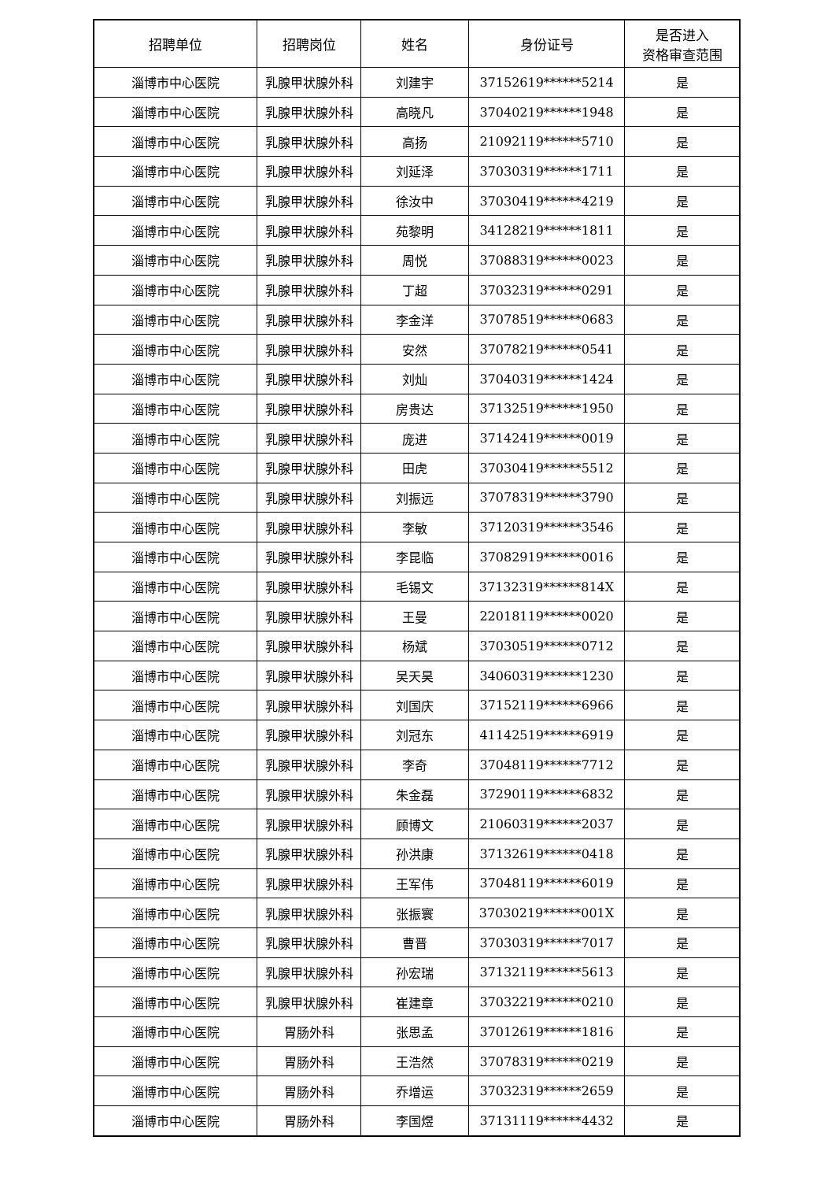| 招聘单位 | 招聘岗位 | 姓名 | 身份证号 | 是否进入 资格审查范围 |
| --- | --- | --- | --- | --- |
| 淄博市中心医院 | 乳腺甲状腺外科 | 刘建宇 | 37152619******5214 | 是 |
| 淄博市中心医院 | 乳腺甲状腺外科 | 高晓凡 | 37040219******1948 | 是 |
| 淄博市中心医院 | 乳腺甲状腺外科 | 高扬 | 21092119******5710 | 是 |
| 淄博市中心医院 | 乳腺甲状腺外科 | 刘延泽 | 37030319******1711 | 是 |
| 淄博市中心医院 | 乳腺甲状腺外科 | 徐汝中 | 37030419******4219 | 是 |
| 淄博市中心医院 | 乳腺甲状腺外科 | 苑黎明 | 34128219******1811 | 是 |
| 淄博市中心医院 | 乳腺甲状腺外科 | 周悦 | 37088319******0023 | 是 |
| 淄博市中心医院 | 乳腺甲状腺外科 | 丁超 | 37032319******0291 | 是 |
| 淄博市中心医院 | 乳腺甲状腺外科 | 李金洋 | 37078519******0683 | 是 |
| 淄博市中心医院 | 乳腺甲状腺外科 | 安然 | 37078219******0541 | 是 |
| 淄博市中心医院 | 乳腺甲状腺外科 | 刘灿 | 37040319******1424 | 是 |
| 淄博市中心医院 | 乳腺甲状腺外科 | 房贵达 | 37132519******1950 | 是 |
| 淄博市中心医院 | 乳腺甲状腺外科 | 庞进 | 37142419******0019 | 是 |
| 淄博市中心医院 | 乳腺甲状腺外科 | 田虎 | 37030419******5512 | 是 |
| 淄博市中心医院 | 乳腺甲状腺外科 | 刘振远 | 37078319******3790 | 是 |
| 淄博市中心医院 | 乳腺甲状腺外科 | 李敏 | 37120319******3546 | 是 |
| 淄博市中心医院 | 乳腺甲状腺外科 | 李昆临 | 37082919******0016 | 是 |
| 淄博市中心医院 | 乳腺甲状腺外科 | 毛锡文 | 37132319******814X | 是 |
| 淄博市中心医院 | 乳腺甲状腺外科 | 王曼 | 22018119******0020 | 是 |
| 淄博市中心医院 | 乳腺甲状腺外科 | 杨斌 | 37030519******0712 | 是 |
| 淄博市中心医院 | 乳腺甲状腺外科 | 吴天昊 | 34060319******1230 | 是 |
| 淄博市中心医院 | 乳腺甲状腺外科 | 刘国庆 | 37152119******6966 | 是 |
| 淄博市中心医院 | 乳腺甲状腺外科 | 刘冠东 | 41142519******6919 | 是 |
| 淄博市中心医院 | 乳腺甲状腺外科 | 李奇 | 37048119******7712 | 是 |
| 淄博市中心医院 | 乳腺甲状腺外科 | 朱金磊 | 37290119******6832 | 是 |
| 淄博市中心医院 | 乳腺甲状腺外科 | 顾博文 | 21060319******2037 | 是 |
| 淄博市中心医院 | 乳腺甲状腺外科 | 孙洪康 | 37132619******0418 | 是 |
| 淄博市中心医院 | 乳腺甲状腺外科 | 王军伟 | 37048119******6019 | 是 |
| 淄博市中心医院 | 乳腺甲状腺外科 | 张振寰 | 37030219******001X | 是 |
| 淄博市中心医院 | 乳腺甲状腺外科 | 曹晋 | 37030319******7017 | 是 |
| 淄博市中心医院 | 乳腺甲状腺外科 | 孙宏瑞 | 37132119******5613 | 是 |
| 淄博市中心医院 | 乳腺甲状腺外科 | 崔建章 | 37032219******0210 | 是 |
| 淄博市中心医院 | 胃肠外科 | 张思孟 | 37012619******1816 | 是 |
| 淄博市中心医院 | 胃肠外科 | 王浩然 | 37078319******0219 | 是 |
| 淄博市中心医院 | 胃肠外科 | 乔增运 | 37032319******2659 | 是 |
| 淄博市中心医院 | 胃肠外科 | 李国煜 | 37131119******4432 | 是 |